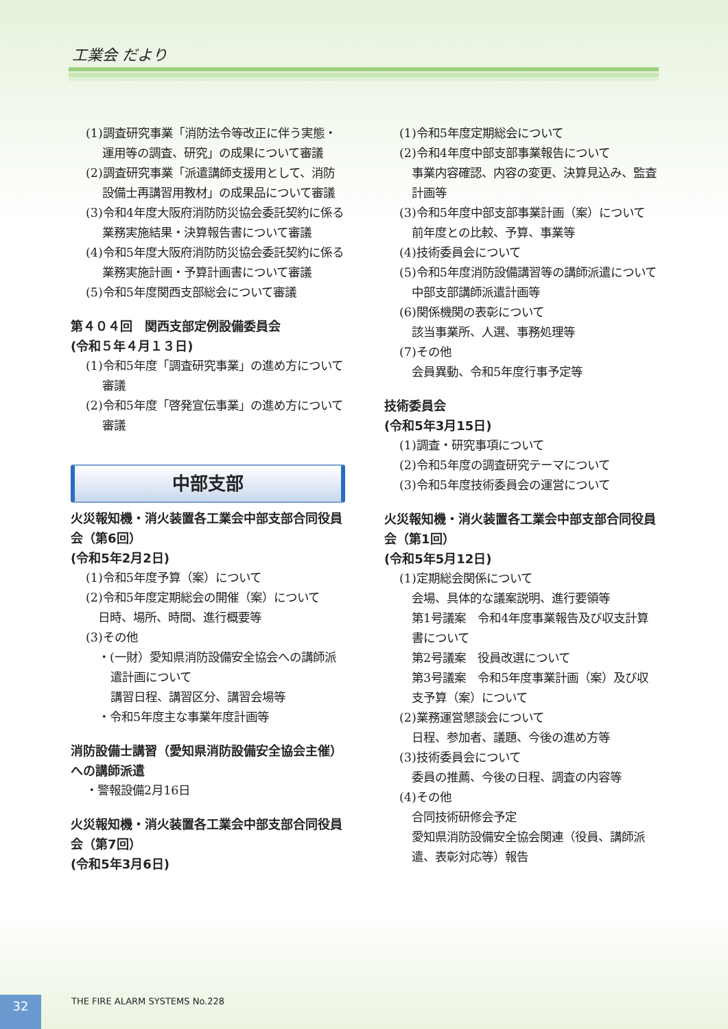工業会 だより
(1)調査研究事業「消防法令等改正に伴う実態・運用等の調査、研究」の成果について審議
(2)調査研究事業「派遣講師支援用として、消防設備士再講習用教材」の成果品について審議
(3)令和4年度大阪府消防防災協会委託契約に係る業務実施結果・決算報告書について審議
(4)令和5年度大阪府消防防災協会委託契約に係る業務実施計画・予算計画書について審議
(5)令和5年度関西支部総会について審議
第４０４回　関西支部定例設備委員会
(令和５年４月１３日)
(1)令和5年度「調査研究事業」の進め方について審議
(2)令和5年度「啓発宣伝事業」の進め方について審議
中部支部
火災報知機・消火装置各工業会中部支部合同役員会（第6回）
(令和5年2月2日)
(1)令和5年度予算（案）について
(2)令和5年度定期総会の開催（案）について
日時、場所、時間、進行概要等
(3)その他
・(一財）愛知県消防設備安全協会への講師派遣計画について
講習日程、講習区分、講習会場等
・令和5年度主な事業年度計画等
消防設備士講習（愛知県消防設備安全協会主催）への講師派遣
・警報設備2月16日
火災報知機・消火装置各工業会中部支部合同役員会（第7回）
(令和5年3月6日)
(1)令和5年度定期総会について
(2)令和4年度中部支部事業報告について
事業内容確認、内容の変更、決算見込み、監査計画等
(3)令和5年度中部支部事業計画（案）について
前年度との比較、予算、事業等
(4)技術委員会について
(5)令和5年度消防設備講習等の講師派遣について
中部支部講師派遣計画等
(6)関係機関の表彰について
該当事業所、人選、事務処理等
(7)その他
会員異動、令和5年度行事予定等
技術委員会
(令和5年3月15日)
(1)調査・研究事項について
(2)令和5年度の調査研究テーマについて
(3)令和5年度技術委員会の運営について
火災報知機・消火装置各工業会中部支部合同役員会（第1回）
(令和5年5月12日)
(1)定期総会関係について
会場、具体的な議案説明、進行要領等
第1号議案　令和4年度事業報告及び収支計算書について
第2号議案　役員改選について
第3号議案　令和5年度事業計画（案）及び収支予算（案）について
(2)業務運営懇談会について
日程、参加者、議題、今後の進め方等
(3)技術委員会について
委員の推薦、今後の日程、調査の内容等
(4)その他
合同技術研修会予定
愛知県消防設備安全協会関連（役員、講師派遣、表彰対応等）報告
32 THE FIRE ALARM SYSTEMS No.228